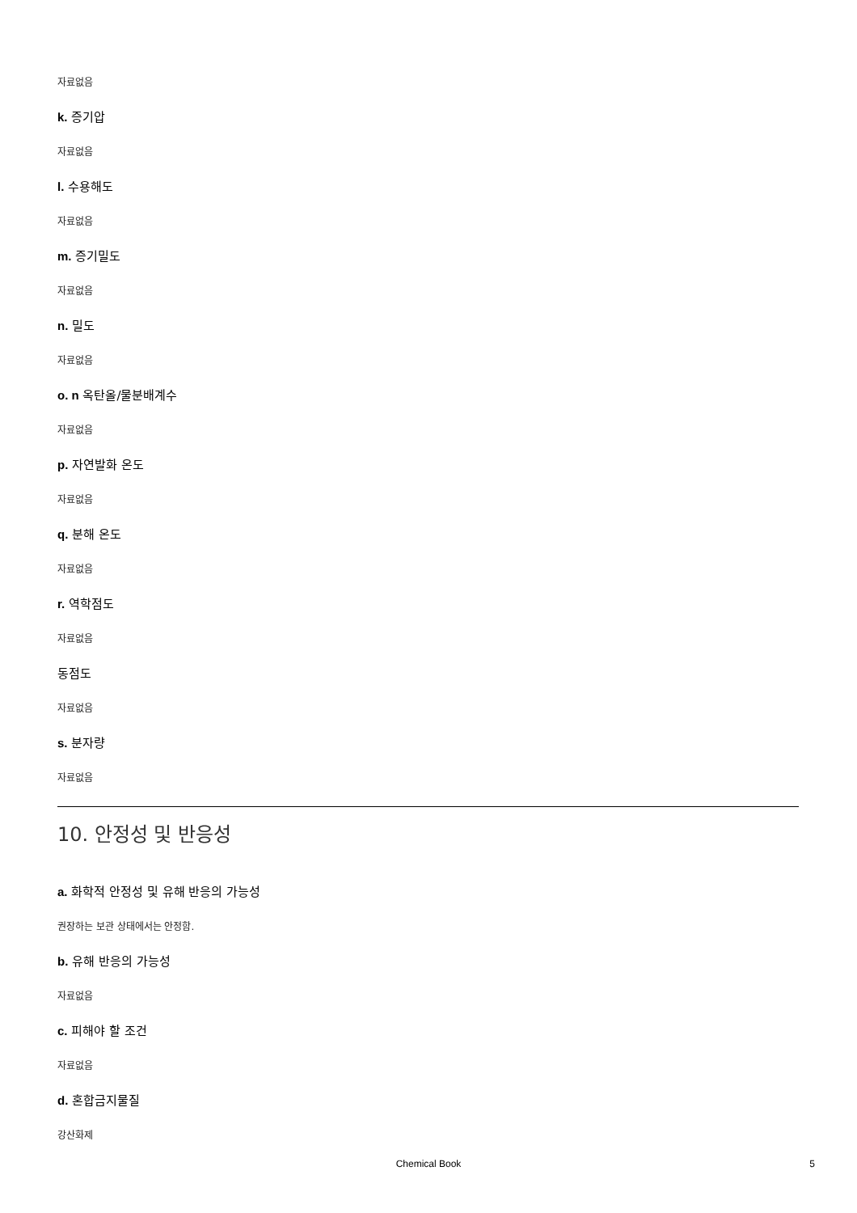자료없음
k. 증기압
자료없음
l. 수용해도
자료없음
m. 증기밀도
자료없음
n. 밀도
자료없음
o. n 옥탄올/물분배계수
자료없음
p. 자연발화 온도
자료없음
q. 분해 온도
자료없음
r. 역학점도
자료없음
동점도
자료없음
s. 분자량
자료없음
10. 안정성 및 반응성
a. 화학적 안정성 및 유해 반응의 가능성
권장하는 보관 상태에서는 안정함.
b. 유해 반응의 가능성
자료없음
c. 피해야 할 조건
자료없음
d. 혼합금지물질
강산화제
Chemical Book 5